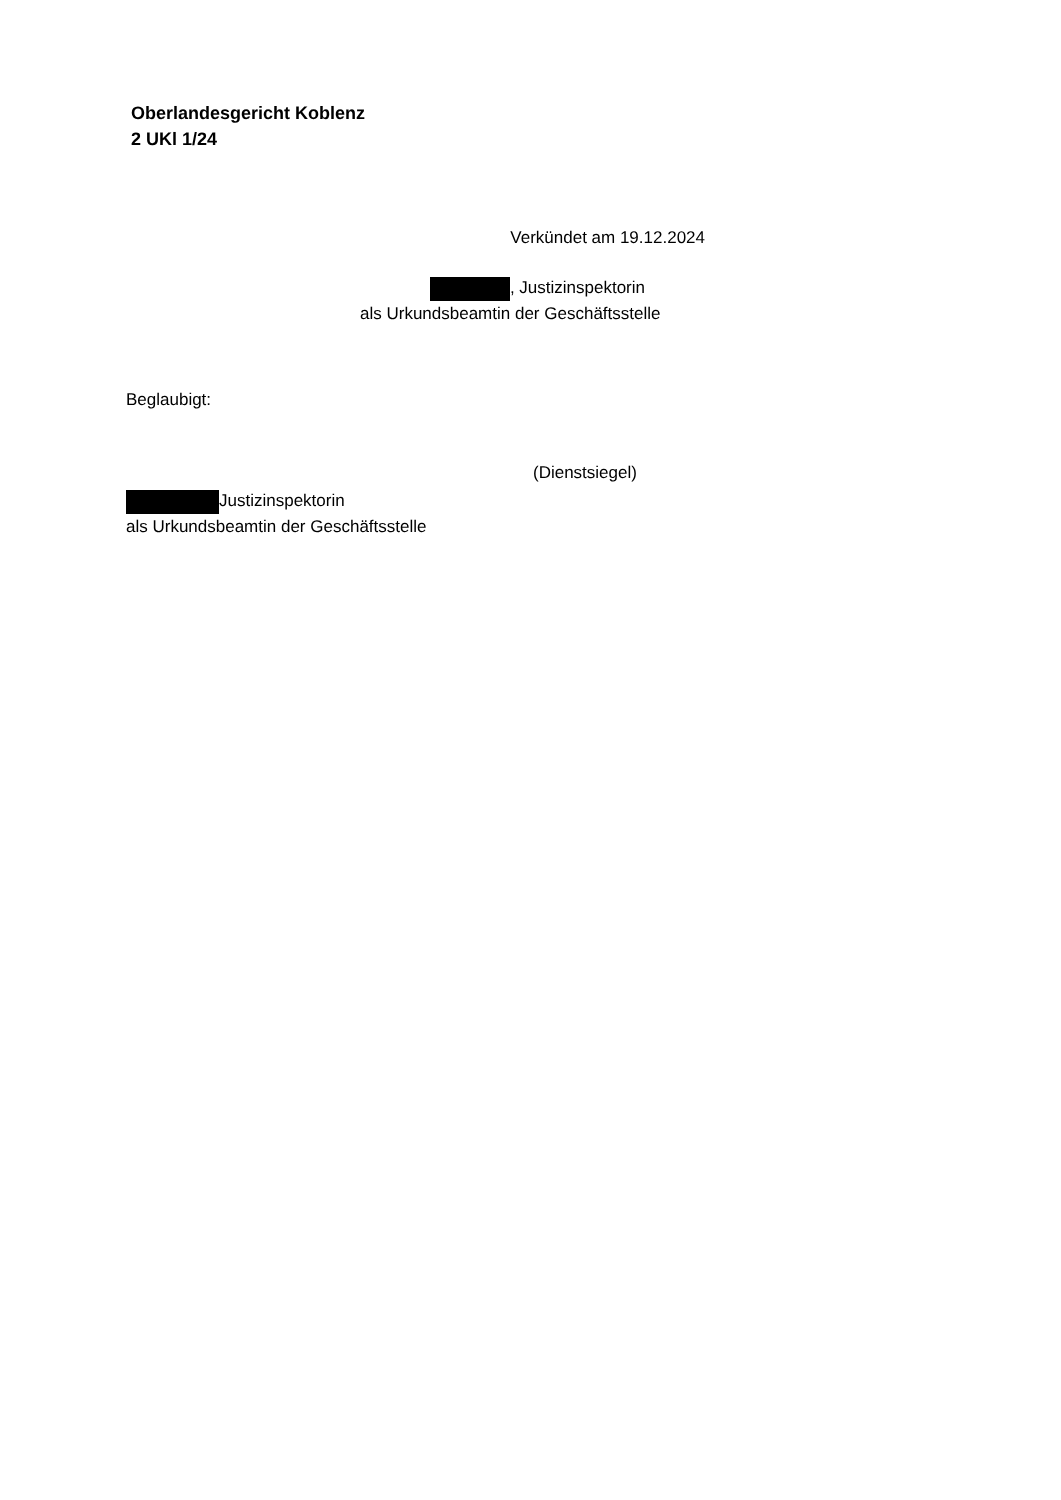Oberlandesgericht Koblenz
2 UKl 1/24
Verkündet am 19.12.2024
, Justizinspektorin
als Urkundsbeamtin der Geschäftsstelle
Beglaubigt:
(Dienstsiegel)
Justizinspektorin
als Urkundsbeamtin der Geschäftsstelle